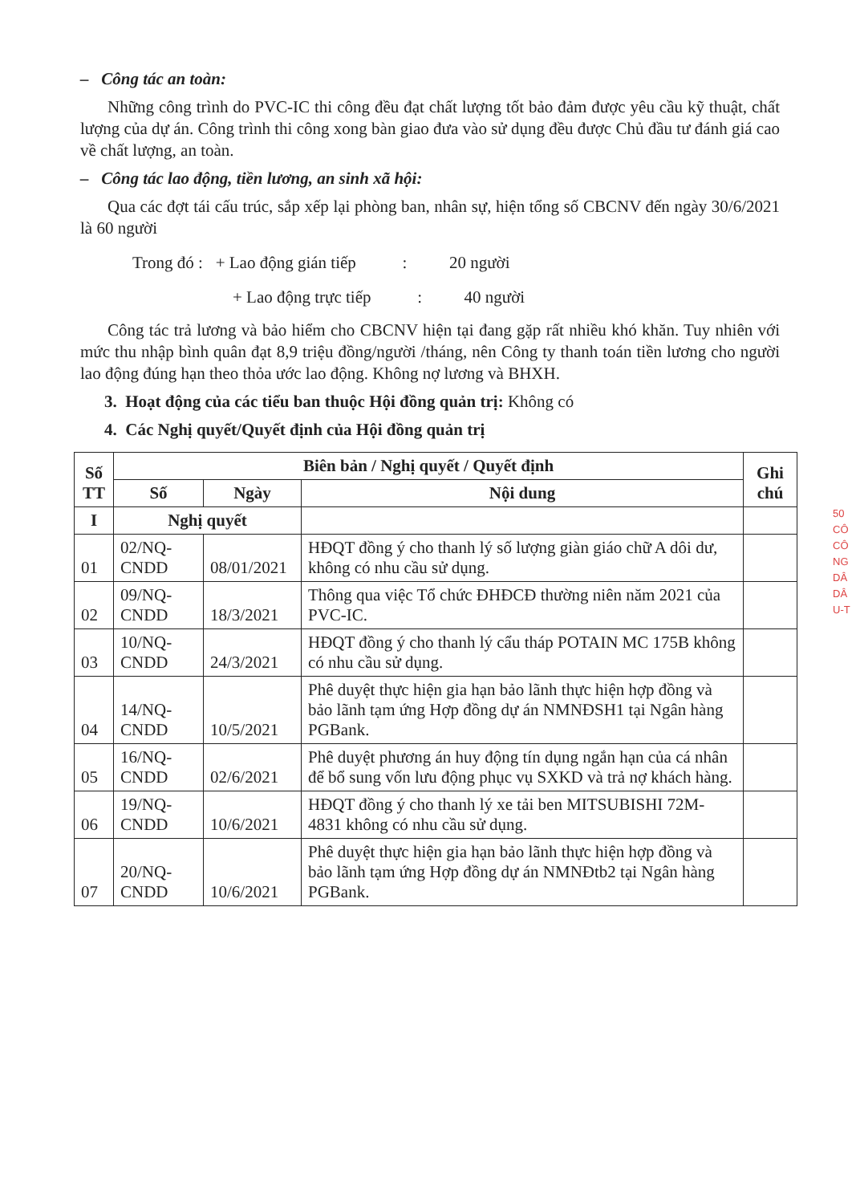– Công tác an toàn:
Những công trình do PVC-IC thi công đều đạt chất lượng tốt bảo đảm được yêu cầu kỹ thuật, chất lượng của dự án. Công trình thi công xong bàn giao đưa vào sử dụng đều được Chủ đầu tư đánh giá cao về chất lượng, an toàn.
– Công tác lao động, tiền lương, an sinh xã hội:
Qua các đợt tái cấu trúc, sắp xếp lại phòng ban, nhân sự, hiện tổng số CBCNV đến ngày 30/6/2021 là 60 người
Trong đó : + Lao động gián tiếp : 20 người
+ Lao động trực tiếp : 40 người
Công tác trả lương và bảo hiểm cho CBCNV hiện tại đang gặp rất nhiều khó khăn. Tuy nhiên với mức thu nhập bình quân đạt 8,9 triệu đồng/người /tháng, nên Công ty thanh toán tiền lương cho người lao động đúng hạn theo thỏa ước lao động. Không nợ lương và BHXH.
3. Hoạt động của các tiểu ban thuộc Hội đồng quản trị: Không có
4. Các Nghị quyết/Quyết định của Hội đồng quản trị
| Số TT | Biên bản / Nghị quyết / Quyết định | | | Ghi chú |
| --- | --- | --- | --- | --- |
| | Số | Ngày | Nội dung | |
| I | Nghị quyết | | | |
| 01 | 02/NQ-CNDD | 08/01/2021 | HĐQT đồng ý cho thanh lý số lượng giàn giáo chữ A dôi dư, không có nhu cầu sử dụng. | |
| 02 | 09/NQ-CNDD | 18/3/2021 | Thông qua việc Tổ chức ĐHĐCĐ thường niên năm 2021 của PVC-IC. | |
| 03 | 10/NQ-CNDD | 24/3/2021 | HĐQT đồng ý cho thanh lý cẩu tháp POTAIN MC 175B không có nhu cầu sử dụng. | |
| 04 | 14/NQ-CNDD | 10/5/2021 | Phê duyệt thực hiện gia hạn bảo lãnh thực hiện hợp đồng và bảo lãnh tạm ứng Hợp đồng dự án NMNĐSH1 tại Ngân hàng PGBank. | |
| 05 | 16/NQ-CNDD | 02/6/2021 | Phê duyệt phương án huy động tín dụng ngắn hạn của cá nhân để bổ sung vốn lưu động phục vụ SXKD và trả nợ khách hàng. | |
| 06 | 19/NQ-CNDD | 10/6/2021 | HĐQT đồng ý cho thanh lý xe tải ben MITSUBISHI 72M-4831 không có nhu cầu sử dụng. | |
| 07 | 20/NQ-CNDD | 10/6/2021 | Phê duyệt thực hiện gia hạn bảo lãnh thực hiện hợp đồng và bảo lãnh tạm ứng Hợp đồng dự án NMNĐtb2 tại Ngân hàng PGBank. | |
50
CÔ
CÔ
NG
DÂ
DÂ
U-T